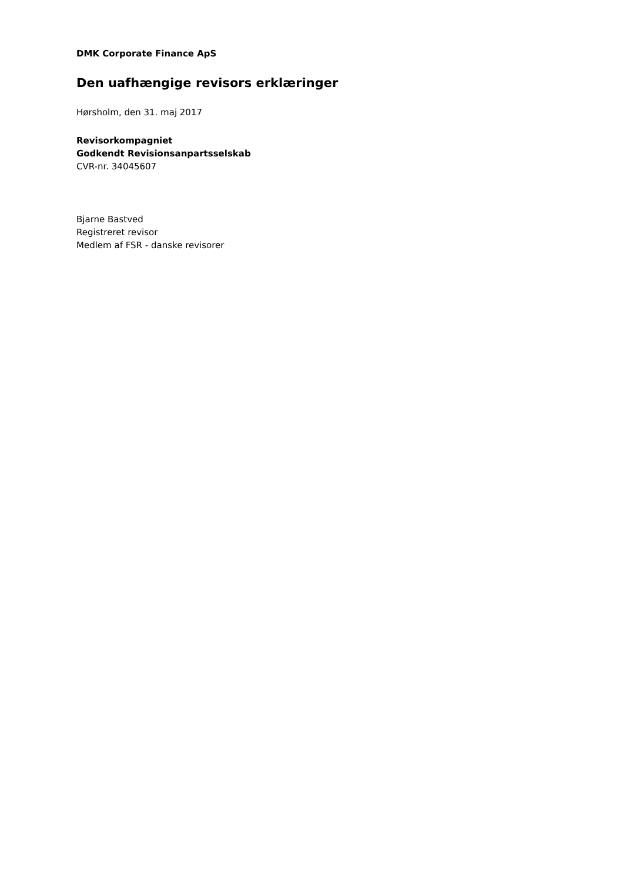DMK Corporate Finance ApS
Den uafhængige revisors erklæringer
Hørsholm, den 31. maj 2017
Revisorkompagniet
Godkendt Revisionsanpartsselskab
CVR-nr. 34045607
Bjarne Bastved
Registreret revisor
Medlem af FSR - danske revisorer